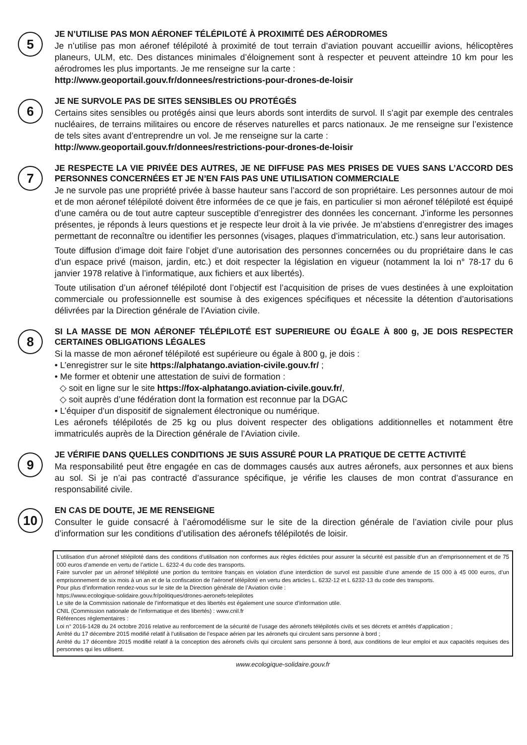5
JE N’UTILISE PAS MON AÉRONEF TÉLÉPILOTÉ À PROXIMITÉ DES AÉRODROMES
Je n’utilise pas mon aéronef télépiloté à proximité de tout terrain d’aviation pouvant accueillir avions, hélicoptères planeurs, ULM, etc. Des distances minimales d’éloignement sont à respecter et peuvent atteindre 10 km pour les aérodromes les plus importants. Je me renseigne sur la carte :
http://www.geoportail.gouv.fr/donnees/restrictions-pour-drones-de-loisir
6
JE NE SURVOLE PAS DE SITES SENSIBLES OU PROTÉGÉS
Certains sites sensibles ou protégés ainsi que leurs abords sont interdits de survol. Il s’agit par exemple des centrales nucléaires, de terrains militaires ou encore de réserves naturelles et parcs nationaux. Je me renseigne sur l’existence de tels sites avant d’entreprendre un vol. Je me renseigne sur la carte :
http://www.geoportail.gouv.fr/donnees/restrictions-pour-drones-de-loisir
7
JE RESPECTE LA VIE PRIVÉE DES AUTRES, JE NE DIFFUSE PAS MES PRISES DE VUES SANS L’ACCORD DES PERSONNES CONCERNÉES ET JE N’EN FAIS PAS UNE UTILISATION COMMERCIALE
Je ne survole pas une propriété privée à basse hauteur sans l’accord de son propriétaire. Les personnes autour de moi et de mon aéronef télépiloté doivent être informées de ce que je fais, en particulier si mon aéronef télépiloté est équipé d’une caméra ou de tout autre capteur susceptible d’enregistrer des données les concernant. J’informe les personnes présentes, je réponds à leurs questions et je respecte leur droit à la vie privée. Je m’abstiens d’enregistrer des images permettant de reconnaître ou identifier les personnes (visages, plaques d’immatriculation, etc.) sans leur autorisation.
Toute diffusion d’image doit faire l’objet d’une autorisation des personnes concernées ou du propriétaire dans le cas d’un espace privé (maison, jardin, etc.) et doit respecter la législation en vigueur (notamment la loi n° 78-17 du 6 janvier 1978 relative à l’informatique, aux fichiers et aux libertés).
Toute utilisation d’un aéronef télépiloté dont l’objectif est l’acquisition de prises de vues destinées à une exploitation commerciale ou professionnelle est soumise à des exigences spécifiques et nécessite la détention d’autorisations délivrées par la Direction générale de l’Aviation civile.
8
SI LA MASSE DE MON AÉRONEF TÉLÉPILOTÉ EST SUPERIEURE OU ÉGALE À 800 g, JE DOIS RESPECTER CERTAINES OBLIGATIONS LÉGALES
Si la masse de mon aéronef télépiloté est supérieure ou égale à 800 g, je dois :
• L’enregistrer sur le site https://alphatango.aviation-civile.gouv.fr/ ;
• Me former et obtenir une attestation de suivi de formation :
◇ soit en ligne sur le site https://fox-alphatango.aviation-civile.gouv.fr/,
◇ soit auprès d’une fédération dont la formation est reconnue par la DGAC
• L’équiper d’un dispositif de signalement électronique ou numérique.
Les aéronefs télépilotés de 25 kg ou plus doivent respecter des obligations additionnelles et notamment être immatriculés auprès de la Direction générale de l’Aviation civile.
9
JE VÉRIFIE DANS QUELLES CONDITIONS JE SUIS ASSURÉ POUR LA PRATIQUE DE CETTE ACTIVITÉ
Ma responsabilité peut être engagée en cas de dommages causés aux autres aéronefs, aux personnes et aux biens au sol. Si je n’ai pas contracté d’assurance spécifique, je vérifie les clauses de mon contrat d’assurance en responsabilité civile.
10
EN CAS DE DOUTE, JE ME RENSEIGNE
Consulter le guide consacré à l’aéromodélisme sur le site de la direction générale de l’aviation civile pour plus d’information sur les conditions d’utilisation des aéronefs télépilotés de loisir.
L’utilisation d’un aéronef télépiloté dans des conditions d’utilisation non conformes aux règles édictées pour assurer la sécurité est passible d’un an d’emprisonnement et de 75 000 euros d’amende en vertu de l’article L. 6232-4 du code des transports.
Faire survoler par un aéronef télépiloté une portion du territoire français en violation d’une interdiction de survol est passible d’une amende de 15 000 à 45 000 euros, d’un emprisonnement de six mois à un an et de la confiscation de l’aéronef télépiloté en vertu des articles L. 6232-12 et L 6232-13 du code des transports.
Pour plus d’information rendez-vous sur le site de la Direction générale de l’Aviation civile :
https://www.ecologique-solidaire.gouv.fr/politiques/drones-aeronefs-telepilotes
Le site de la Commission nationale de l’informatique et des libertés est également une source d’information utile.
CNIL (Commission nationale de l’informatique et des libertés) : www.cnil.fr
Références réglementaires :
Loi n° 2016-1428 du 24 octobre 2016 relative au renforcement de la sécurité de l’usage des aéronefs télépilotés civils et ses décrets et arrêtés d’application ;
Arrêté du 17 décembre 2015 modifié relatif à l’utilisation de l’espace aérien par les aéronefs qui circulent sans personne à bord ;
Arrêté du 17 décembre 2015 modifié relatif à la conception des aéronefs civils qui circulent sans personne à bord, aux conditions de leur emploi et aux capacités requises des personnes qui les utilisent.
www.ecologique-solidaire.gouv.fr